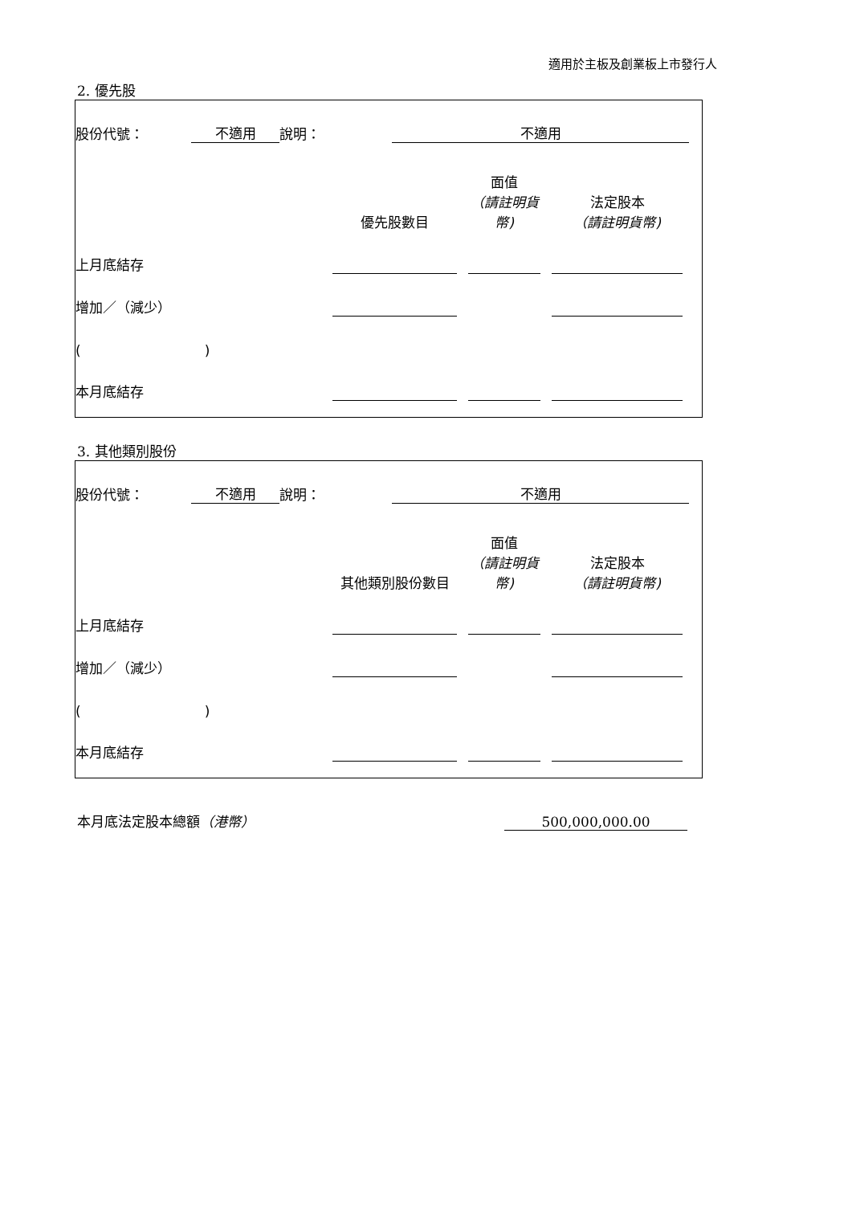適用於主板及創業板上市發行人
2. 優先股
| 股份代號： | 不適用 | 說明： | 不適用 | |
| | 優先股數目 | | 面值 （請註明貨幣) | | 法定股本 （請註明貨幣) | |
| 上月底結存 | | | | | | |
| 增加／（減少） | | | | | | |
| ( ) | | | | | | |
| 本月底結存 | | | | | | |
3. 其他類別股份
| 股份代號： | 不適用 | 說明： | 不適用 | |
| | 其他類別股份數目 | | 面值 （請註明貨幣) | | 法定股本 （請註明貨幣) | |
| 上月底結存 | | | | | | |
| 增加／（減少） | | | | | | |
| ( ) | | | | | | |
| 本月底結存 | | | | | | |
| 本月底法定股本總額 （港幣） | 500,000,000.00 |